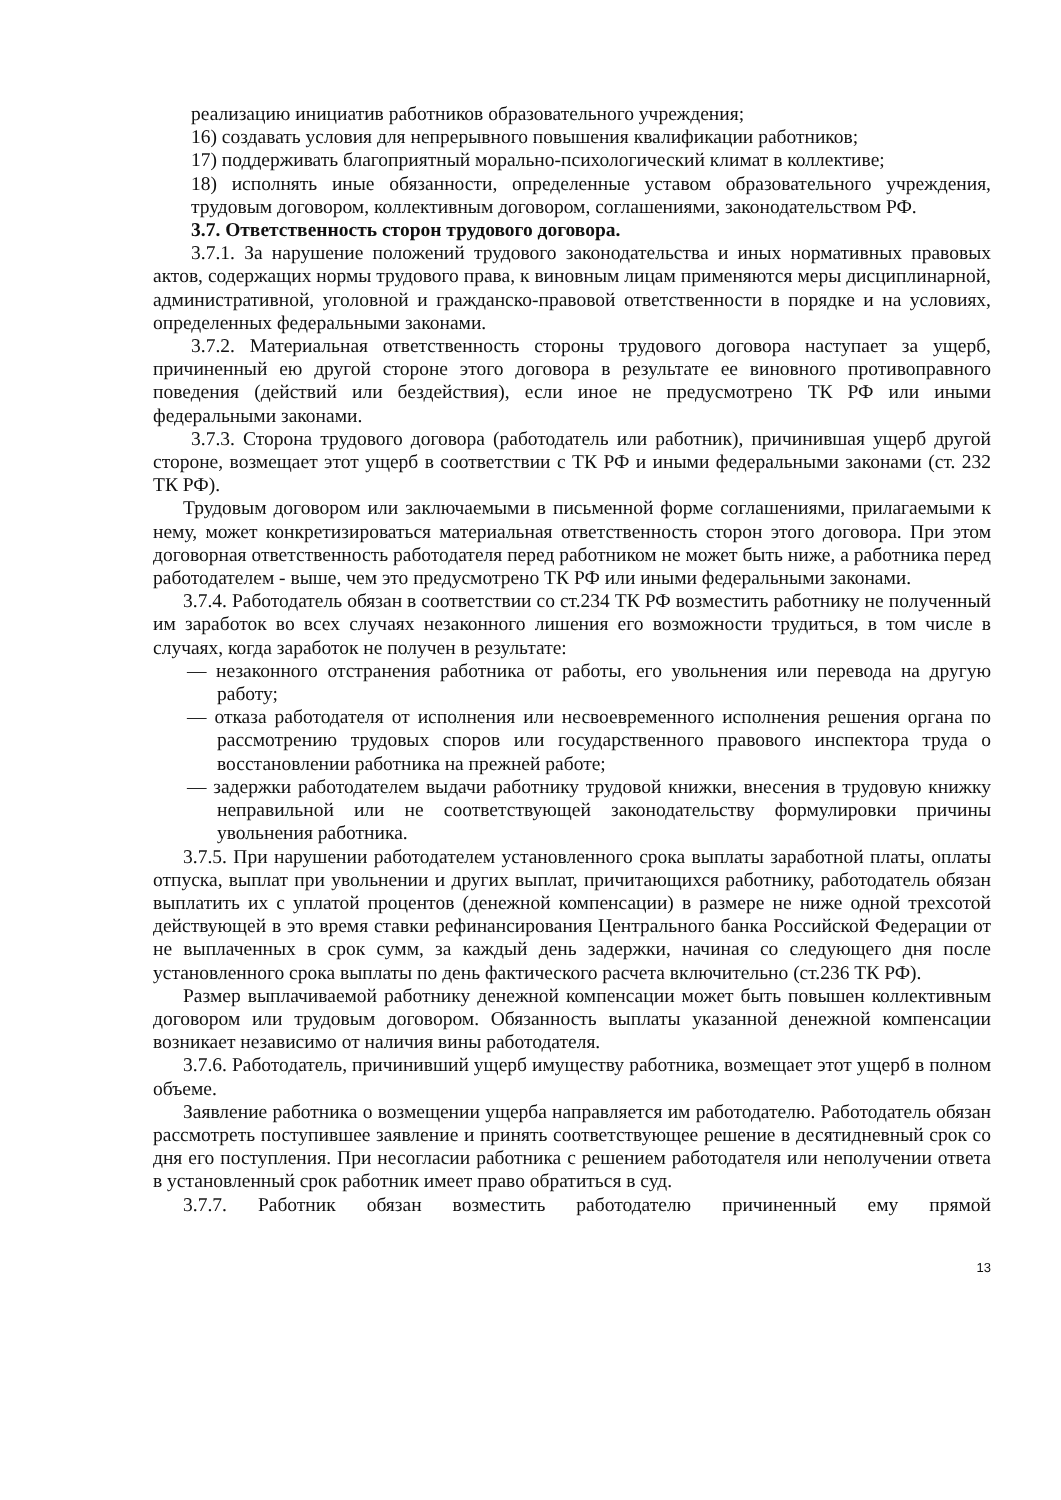реализацию инициатив работников образовательного учреждения;
16) создавать условия для непрерывного повышения квалификации работников;
17) поддерживать благоприятный морально-психологический климат в коллективе;
18) исполнять иные обязанности, определенные уставом образовательного учреждения, трудовым договором, коллективным договором, соглашениями, законодательством РФ.
3.7. Ответственность сторон трудового договора.
3.7.1. За нарушение положений трудового законодательства и иных нормативных правовых актов, содержащих нормы трудового права, к виновным лицам применяются меры дисциплинарной, административной, уголовной и гражданско-правовой ответственности в порядке и на условиях, определенных федеральными законами.
3.7.2. Материальная ответственность стороны трудового договора наступает за ущерб, причиненный ею другой стороне этого договора в результате ее виновного противоправного поведения (действий или бездействия), если иное не предусмотрено ТК РФ или иными федеральными законами.
3.7.3. Сторона трудового договора (работодатель или работник), причинившая ущерб другой стороне, возмещает этот ущерб в соответствии с ТК РФ и иными федеральными законами (ст. 232 ТК РФ).
Трудовым договором или заключаемыми в письменной форме соглашениями, прилагаемыми к нему, может конкретизироваться материальная ответственность сторон этого договора. При этом договорная ответственность работодателя перед работником не может быть ниже, а работника перед работодателем - выше, чем это предусмотрено ТК РФ или иными федеральными законами.
3.7.4. Работодатель обязан в соответствии со ст.234 ТК РФ возместить работнику не полученный им заработок во всех случаях незаконного лишения его возможности трудиться, в том числе в случаях, когда заработок не получен в результате:
— незаконного отстранения работника от работы, его увольнения или перевода на другую работу;
— отказа работодателя от исполнения или несвоевременного исполнения решения органа по рассмотрению трудовых споров или государственного правового инспектора труда о восстановлении работника на прежней работе;
— задержки работодателем выдачи работнику трудовой книжки, внесения в трудовую книжку неправильной или не соответствующей законодательству формулировки причины увольнения работника.
3.7.5. При нарушении работодателем установленного срока выплаты заработной платы, оплаты отпуска, выплат при увольнении и других выплат, причитающихся работнику, работодатель обязан выплатить их с уплатой процентов (денежной компенсации) в размере не ниже одной трехсотой действующей в это время ставки рефинансирования Центрального банка Российской Федерации от не выплаченных в срок сумм, за каждый день задержки, начиная со следующего дня после установленного срока выплаты по день фактического расчета включительно (ст.236 ТК РФ).
Размер выплачиваемой работнику денежной компенсации может быть повышен коллективным договором или трудовым договором. Обязанность выплаты указанной денежной компенсации возникает независимо от наличия вины работодателя.
3.7.6. Работодатель, причинивший ущерб имуществу работника, возмещает этот ущерб в полном объеме.
Заявление работника о возмещении ущерба направляется им работодателю. Работодатель обязан рассмотреть поступившее заявление и принять соответствующее решение в десятидневный срок со дня его поступления. При несогласии работника с решением работодателя или неполучении ответа в установленный срок работник имеет право обратиться в суд.
3.7.7. Работник обязан возместить работодателю причиненный ему прямой
13